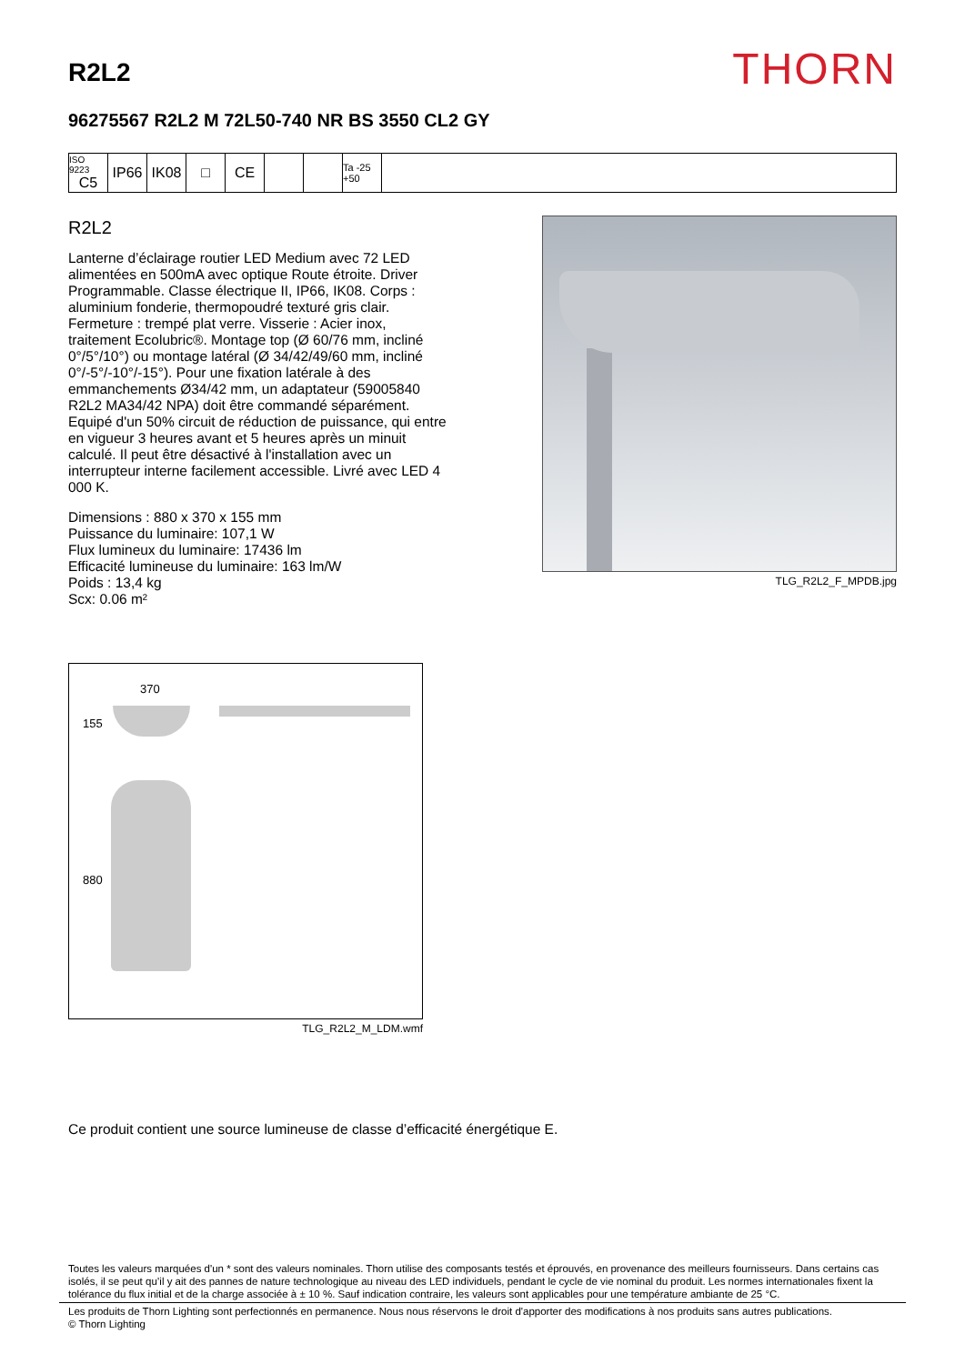R2L2
THORN
96275567 R2L2 M 72L50-740 NR BS 3550 CL2 GY
ISO 9223
C5
IP66 IK08 □ CE
Ta -25 +50
R2L2
Lanterne d’éclairage routier LED Medium avec 72 LED alimentées en 500mA avec optique Route étroite. Driver Programmable. Classe électrique II, IP66, IK08. Corps : aluminium fonderie, thermopoudré texturé gris clair. Fermeture : trempé plat verre. Visserie : Acier inox, traitement Ecolubric®. Montage top (Ø 60/76 mm, incliné 0°/5°/10°) ou montage latéral (Ø 34/42/49/60 mm, incliné 0°/-5°/-10°/-15°). Pour une fixation latérale à des emmanchements Ø34/42 mm, un adaptateur (59005840 R2L2 MA34/42 NPA) doit être commandé séparément. Equipé d'un 50% circuit de réduction de puissance, qui entre en vigueur 3 heures avant et 5 heures après un minuit calculé. Il peut être désactivé à l'installation avec un interrupteur interne facilement accessible. Livré avec LED 4 000 K.
Dimensions : 880 x 370 x 155 mm
Puissance du luminaire: 107,1 W
Flux lumineux du luminaire: 17436 lm
Efficacité lumineuse du luminaire: 163 lm/W
Poids : 13,4 kg
Scx: 0.06 m²
TLG_R2L2_F_MPDB.jpg
370
155
880
TLG_R2L2_M_LDM.wmf
Ce produit contient une source lumineuse de classe d’efficacité énergétique E.
Toutes les valeurs marquées d'un * sont des valeurs nominales. Thorn utilise des composants testés et éprouvés, en provenance des meilleurs fournisseurs. Dans certains cas isolés, il se peut qu’il y ait des pannes de nature technologique au niveau des LED individuels, pendant le cycle de vie nominal du produit. Les normes internationales fixent la tolérance du flux initial et de la charge associée à ± 10 %. Sauf indication contraire, les valeurs sont applicables pour une température ambiante de 25 °C.
Les produits de Thorn Lighting sont perfectionnés en permanence. Nous nous réservons le droit d'apporter des modifications à nos produits sans autres publications.
© Thorn Lighting